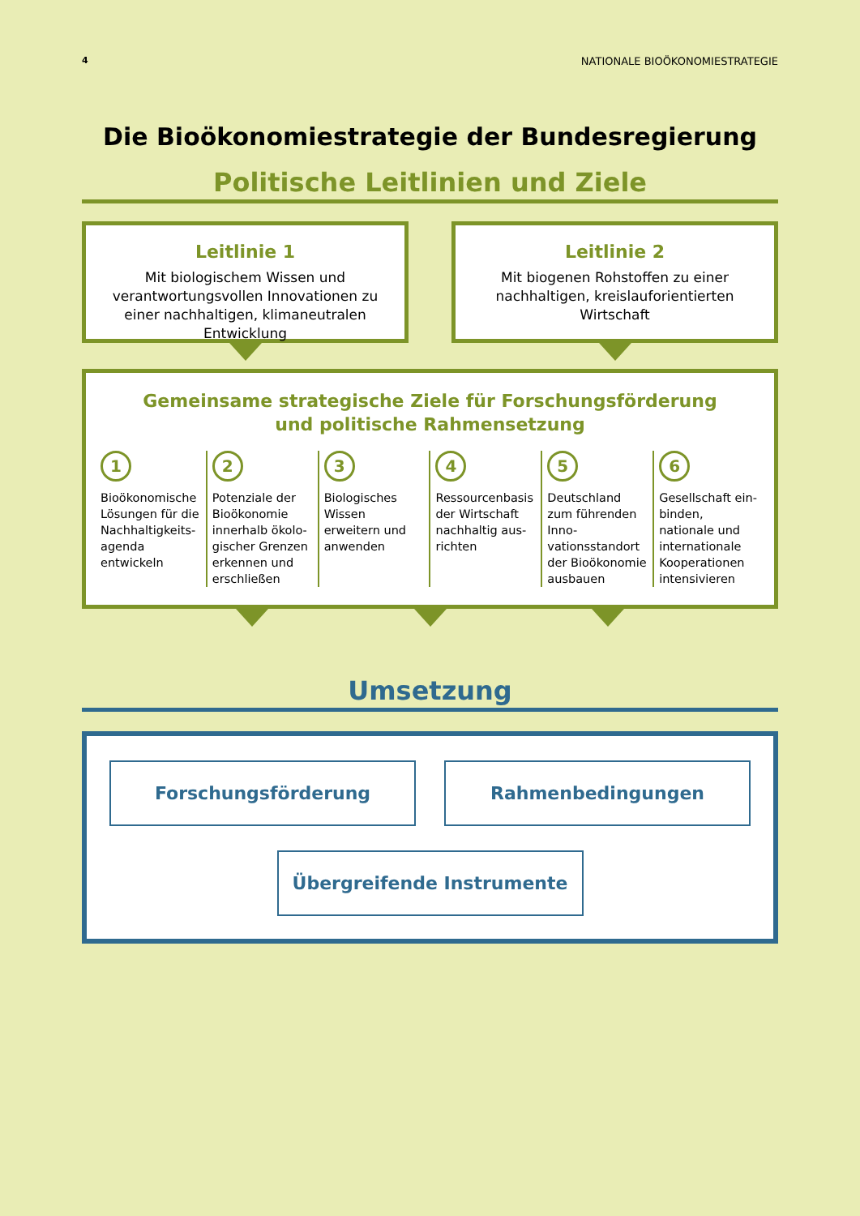4 NATIONALE BIOÖKONOMIESTRATEGIE
Die Bioökonomiestrategie der Bundesregierung
Politische Leitlinien und Ziele
Leitlinie 1
Mit biologischem Wissen und verantwortungs­vollen Innovationen zu einer nachhaltigen, klimaneutralen Entwicklung
Leitlinie 2
Mit biogenen Rohstoffen zu einer nachhaltigen, kreislauforientierten Wirtschaft
Gemeinsame strategische Ziele für Forschungsförderung
und politische Rahmensetzung
1
Bioökonomische Lösungen für die Nachhaltigkeits-agenda entwickeln
2
Potenziale der Bioökonomie innerhalb ökolo-gischer Grenzen erkennen und erschließen
3
Biologisches Wissen erweitern und anwenden
4
Ressourcenbasis der Wirtschaft nachhaltig aus-richten
5
Deutschland zum führenden Inno-vationsstandort der Bioökonomie ausbauen
6
Gesellschaft ein-binden, nationale und internationale Kooperationen intensivieren
Umsetzung
Forschungsförderung Rahmenbedingungen
Übergreifende Instrumente